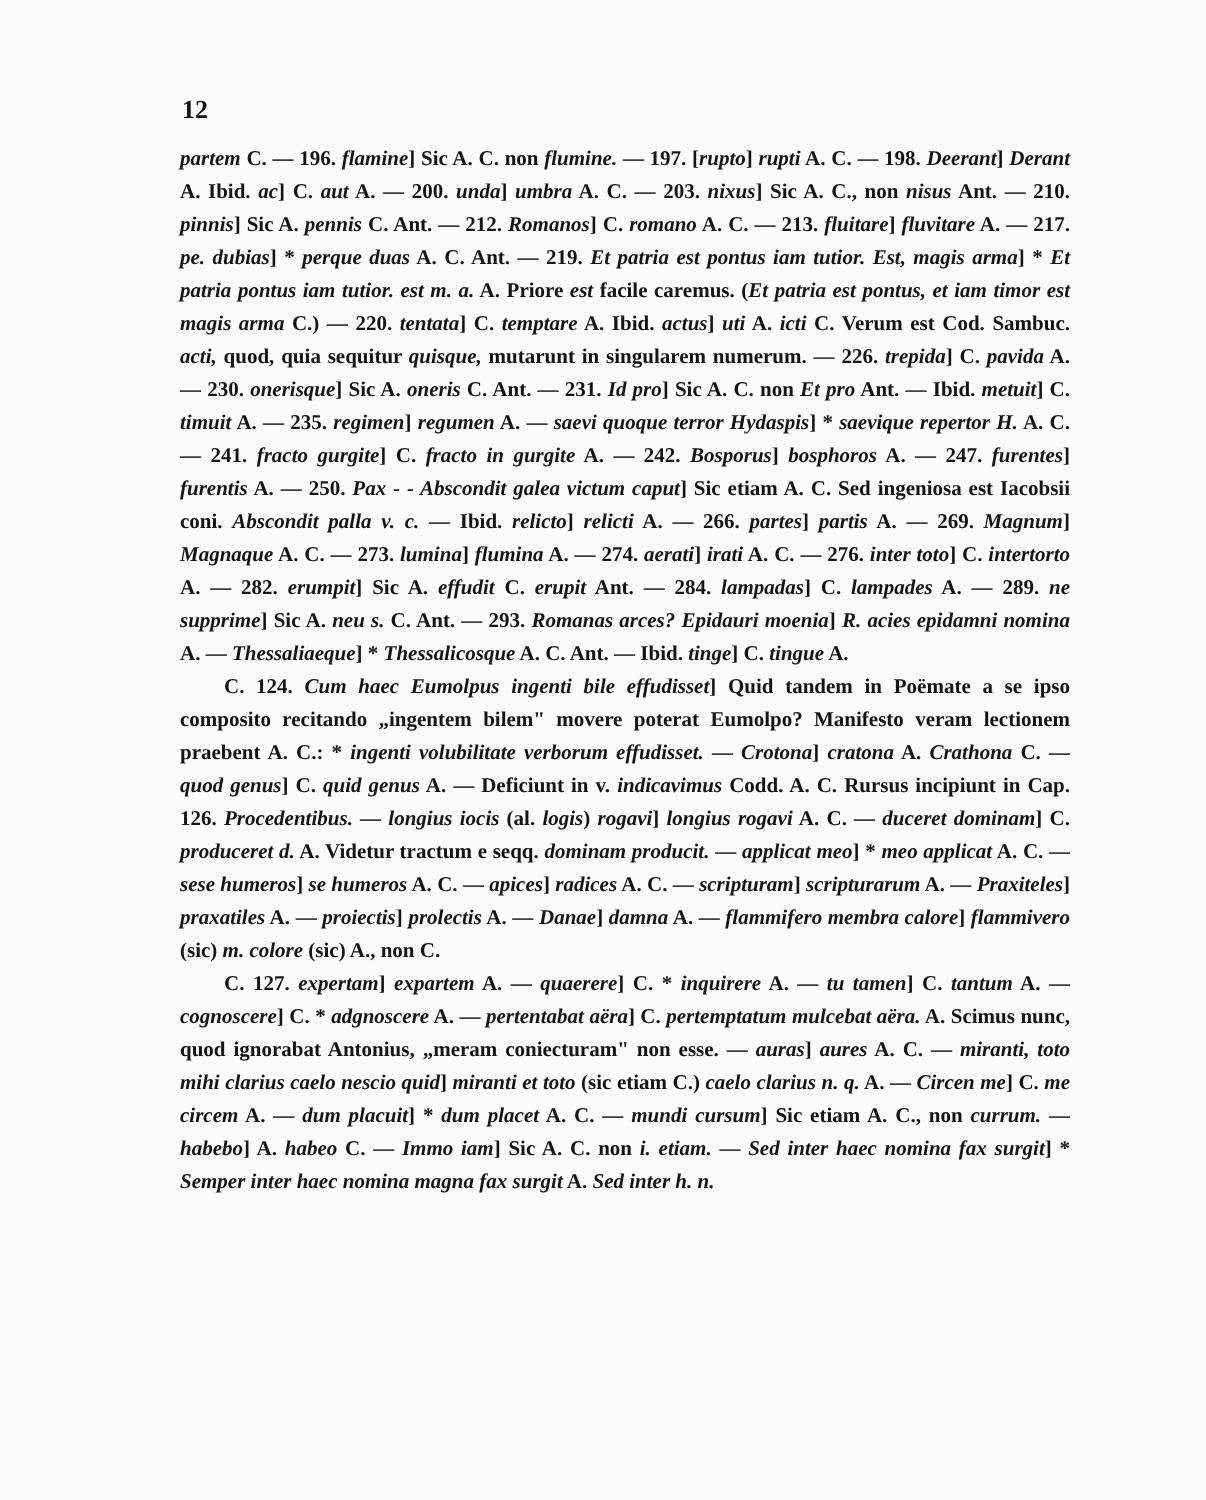12
partem C. — 196. flamine] Sic A. C. non flumine. — 197. [rupto] rupti A. C. — 198. Deerant] Derant A. Ibid. ac] C. aut A. — 200. unda] umbra A. C. — 203. nixus] Sic A. C., non nisus Ant. — 210. pinnis] Sic A. pennis C. Ant. — 212. Romanos] C. romano A. C. — 213. fluitare] fluvitare A. — 217. pe. dubias] * perque duas A. C. Ant. — 219. Et patria est pontus iam tutior. Est, magis arma] * Et patria pontus iam tutior. est m. a. A. Priore est facile caremus. (Et patria est pontus, et iam timor est magis arma C.) — 220. tentata] C. temptare A. Ibid. actus] uti A. icti C. Verum est Cod. Sambuc. acti, quod, quia sequitur quisque, mutarunt in singularem numerum. — 226. trepida] C. pavida A. — 230. onerisque] Sic A. oneris C. Ant. — 231. Id pro] Sic A. C. non Et pro Ant. — Ibid. metuit] C. timuit A. — 235. regimen] regumen A. — saevi quoque terror Hydaspis] * saevique repertor H. A. C. — 241. fracto gurgite] C. fracto in gurgite A. — 242. Bosporus] bosphoros A. — 247. furentes] furentis A. — 250. Pax - - Abscondit galea victum caput] Sic etiam A. C. Sed ingeniosa est Iacobsii coni. Abscondit palla v. c. — Ibid. relicto] relicti A. — 266. partes] partis A. — 269. Magnum] Magnaque A. C. — 273. lumina] flumina A. — 274. aerati] irati A. C. — 276. inter toto] C. intertorto A. — 282. erumpit] Sic A. effudit C. erupit Ant. — 284. lampadas] C. lampades A. — 289. ne supprime] Sic A. neu s. C. Ant. — 293. Romanas arces? Epidauri moenia] R. acies epidamni nomina A. — Thessaliaeque] * Thessalicosque A. C. Ant. — Ibid. tinge] C. tingue A.
C. 124. Cum haec Eumolpus ingenti bile effudisset] Quid tandem in Poëmate a se ipso composito recitando „ingentem bilem" movere poterat Eumolpo? Manifesto veram lectionem praebent A. C.: * ingenti volubilitate verborum effudisset. — Crotona] cratona A. Crathona C. — quod genus] C. quid genus A. — Deficiunt in v. indicavimus Codd. A. C. Rursus incipiunt in Cap. 126. Procedentibus. — longius iocis (al. logis) rogavi] longius rogavi A. C. — duceret dominam] C. produceret d. A. Videtur tractum e seqq. dominam producit. — applicat meo] * meo applicat A. C. — sese humeros] se humeros A. C. — apices] radices A. C. — scripturam] scripturarum A. — Praxiteles] praxatiles A. — proiectis] prolectis A. — Danae] damna A. — flammifero membra calore] flammivero (sic) m. colore (sic) A., non C.
C. 127. expertam] expartem A. — quaerere] C. * inquirere A. — tu tamen] C. tantum A. — cognoscere] C. * adgnoscere A. — pertentabat aëra] C. pertemptatum mulcebat aëra. A. Scimus nunc, quod ignorabat Antonius, „meram coniecturam" non esse. — auras] aures A. C. — miranti, toto mihi clarius caelo nescio quid] miranti et toto (sic etiam C.) caelo clarius n. q. A. — Circen me] C. me circem A. — dum placuit] * dum placet A. C. — mundi cursum] Sic etiam A. C., non currum. — habebo] A. habeo C. — Immo iam] Sic A. C. non i. etiam. — Sed inter haec nomina fax surgit] * Semper inter haec nomina magna fax surgit A. Sed inter h. n.